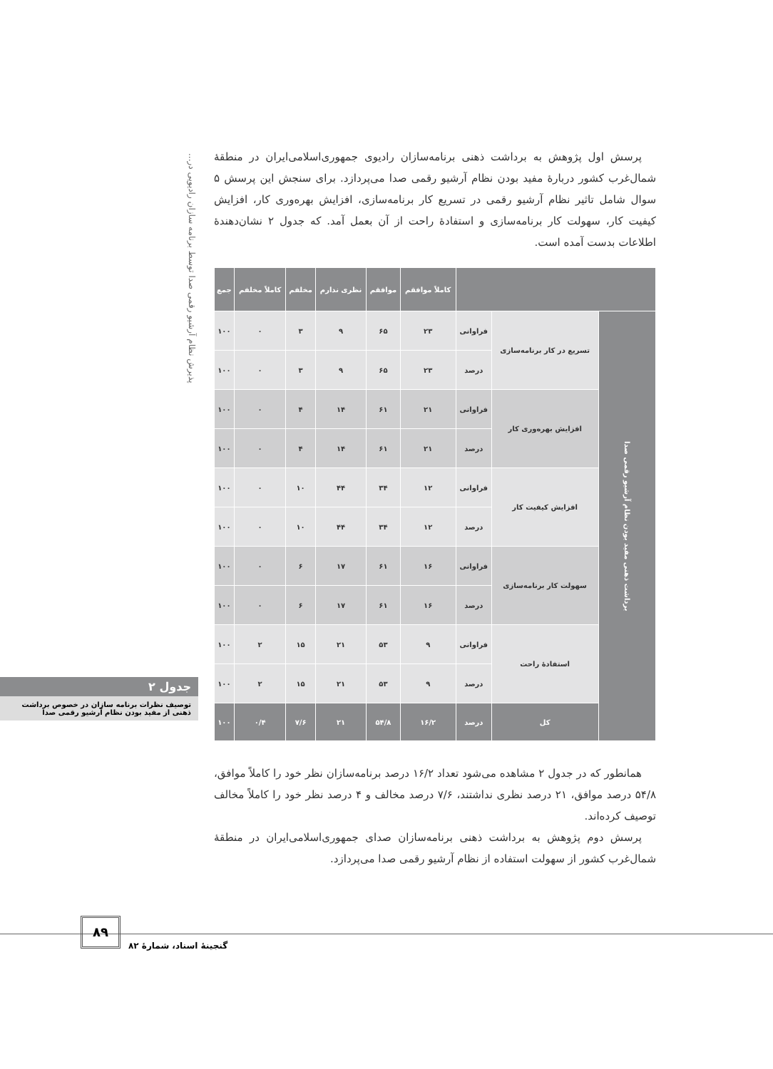پذیرش نظام آرشیو رقمی صدا توسط برنامه سازان رادیویی در...
پرسش اول پژوهش به برداشت ذهنی برنامه‌سازان رادیوی جمهوری‌اسلامی‌ایران در منطقهٔ شمال‌غرب کشور دربارهٔ مفید بودن نظام آرشیو رقمی صدا می‌پردازد. برای سنجش این پرسش ۵ سوال شامل تاثیر نظام آرشیو رقمی در تسریع کار برنامه‌سازی، افزایش بهره‌وری کار، افزایش کیفیت کار، سهولت کار برنامه‌سازی و استفادهٔ راحت از آن بعمل آمد. که جدول ۲ نشان‌دهندهٔ اطلاعات بدست آمده است.
| | | | کاملاً موافقم | موافقم | نظری ندارم | مخلفم | کاملاً مخلفم | جمع |
| --- | --- | --- | --- | --- | --- | --- | --- | --- |
| برداشت ذهنی مفید بودن نظام آرشیو رقمی صدا | تسریع در کار برنامه‌سازی | فراوانی | ۲۳ | ۶۵ | ۹ | ۳ | ۰ | ۱۰۰ |
| | | درصد | ۲۳ | ۶۵ | ۹ | ۳ | ۰ | ۱۰۰ |
| | افزایش بهره‌وری کار | فراوانی | ۲۱ | ۶۱ | ۱۴ | ۴ | ۰ | ۱۰۰ |
| | | درصد | ۲۱ | ۶۱ | ۱۴ | ۴ | ۰ | ۱۰۰ |
| | افزایش کیفیت کار | فراوانی | ۱۲ | ۳۴ | ۴۴ | ۱۰ | ۰ | ۱۰۰ |
| | | درصد | ۱۲ | ۳۴ | ۴۴ | ۱۰ | ۰ | ۱۰۰ |
| | سهولت کار برنامه‌سازی | فراوانی | ۱۶ | ۶۱ | ۱۷ | ۶ | ۰ | ۱۰۰ |
| | | درصد | ۱۶ | ۶۱ | ۱۷ | ۶ | ۰ | ۱۰۰ |
| | استفادهٔ راحت | فراوانی | ۹ | ۵۳ | ۲۱ | ۱۵ | ۲ | ۱۰۰ |
| | | درصد | ۹ | ۵۳ | ۲۱ | ۱۵ | ۲ | ۱۰۰ |
| | کل | درصد | ۱۶/۲ | ۵۴/۸ | ۲۱ | ۷/۶ | ۰/۴ | ۱۰۰ |
همانطور که در جدول ۲ مشاهده می‌شود تعداد ۱۶/۲ درصد برنامه‌سازان نظر خود را کاملاً موافق، ۵۴/۸ درصد موافق، ۲۱ درصد نظری نداشتند، ۷/۶ درصد مخالف و ۴ درصد نظر خود را کاملاً مخالف توصیف کرده‌اند.
پرسش دوم پژوهش به برداشت ذهنی برنامه‌سازان صدای جمهوری‌اسلامی‌ایران در منطقهٔ شمال‌غرب کشور از سهولت استفاده از نظام آرشیو رقمی صدا می‌پردازد.
جدول ۲
توصیف نظرات برنامه سازان در خصوص برداشت ذهنی از مفید بودن نظام آرشیو رقمی صدا
۸۹
گنجینهٔ اسناد، شمارهٔ ۸۲